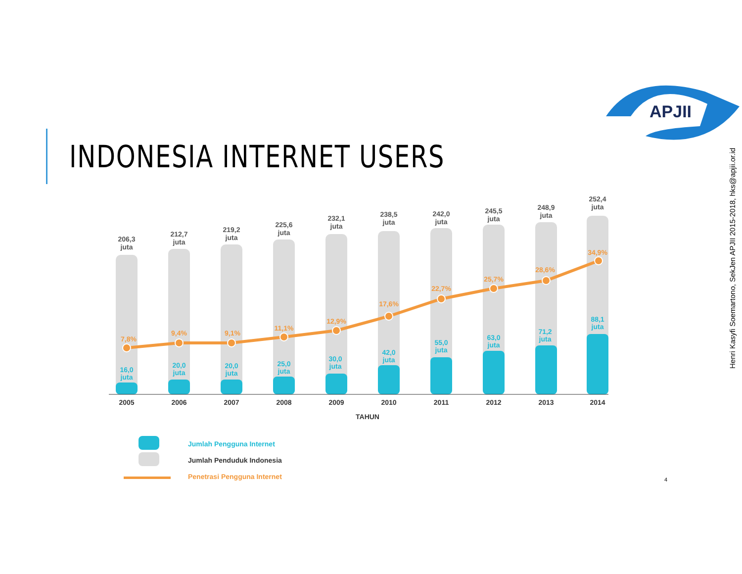INDONESIA INTERNET USERS
APJII
Henri Kasyfi Soemartono, SekJen APJII 2015-2018, hks@apjii.or.id
206,3
juta
212,7
juta
219,2
juta
225,6
juta
232,1
juta
238,5
juta
242,0
juta
245,5
juta
248,9
juta
252,4
juta
7,8%
9,4%
9,1%
11,1%
12,9%
17,6%
22,7%
25,7%
28,6%
34,9%
16,0
juta
20,0
juta
20,0
juta
25,0
juta
30,0
juta
42,0
juta
55,0
juta
63,0
juta
71,2
juta
88,1
juta
2005
2006
2007
2008
2009
2010
2011
2012
2013
2014
TAHUN
Jumlah Pengguna Internet
Jumlah Penduduk Indonesia
Penetrasi Pengguna Internet
4